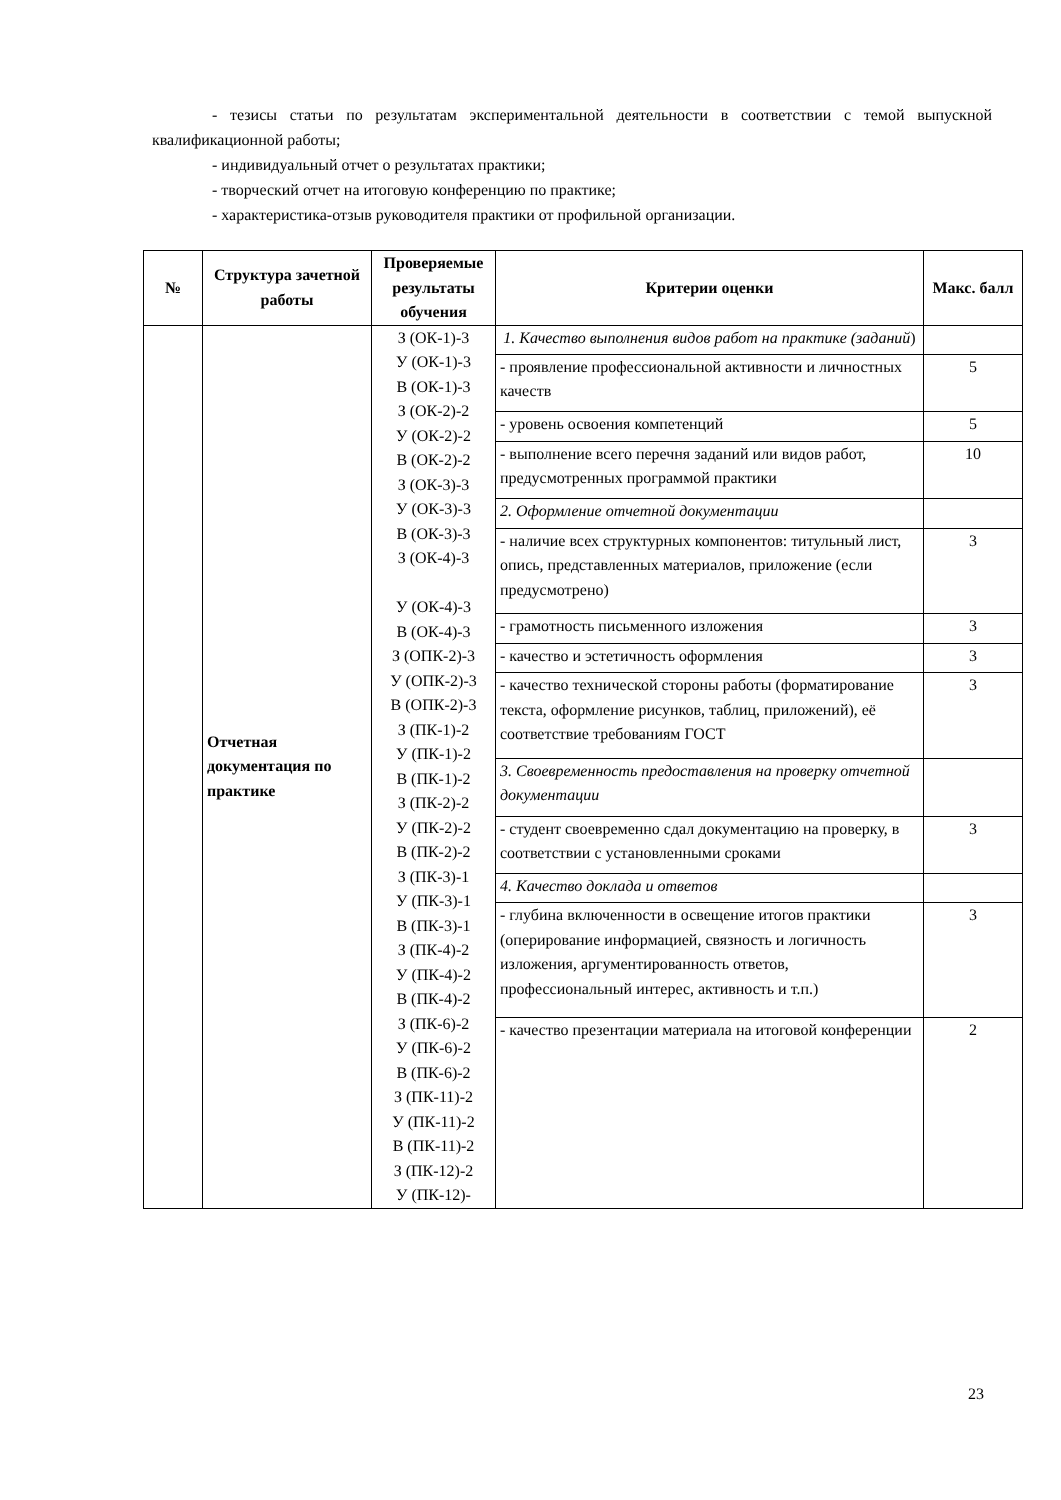- тезисы статьи по результатам экспериментальной деятельности в соответствии с темой выпускной квалификационной работы;
- индивидуальный отчет о результатах практики;
- творческий отчет на итоговую конференцию по практике;
- характеристика-отзыв руководителя практики от профильной организации.
| № | Структура зачетной работы | Проверяемые результаты обучения | Критерии оценки | Макс. балл |
| --- | --- | --- | --- | --- |
| | Отчетная документация по практике | З (ОК-1)-3 У (ОК-1)-3 В (ОК-1)-3 З (ОК-2)-2 У (ОК-2)-2 В (ОК-2)-2 З (ОК-3)-3 У (ОК-3)-3 В (ОК-3)-3 З (ОК-4)-3 У (ОК-4)-3 В (ОК-4)-3 З (ОПК-2)-3 У (ОПК-2)-3 В (ОПК-2)-3 З (ПК-1)-2 У (ПК-1)-2 В (ПК-1)-2 З (ПК-2)-2 У (ПК-2)-2 В (ПК-2)-2 З (ПК-3)-1 У (ПК-3)-1 В (ПК-3)-1 З (ПК-4)-2 У (ПК-4)-2 В (ПК-4)-2 З (ПК-6)-2 У (ПК-6)-2 В (ПК-6)-2 З (ПК-11)-2 У (ПК-11)-2 В (ПК-11)-2 З (ПК-12)-2 У (ПК-12)- | 1. Качество выполнения видов работ на практике (заданий ) | |
| | | | - проявление профессиональной активности и личностных качеств | 5 |
| | | | - уровень освоения компетенций | 5 |
| | | | - выполнение всего перечня заданий или видов работ, предусмотренных программой практики | 10 |
| | | | 2. Оформление отчетной документации | |
| | | | - наличие всех структурных компонентов: титульный лист, опись, представленных материалов, приложение (если предусмотрено) | 3 |
| | | | - грамотность письменного изложения | 3 |
| | | | - качество и эстетичность оформления | 3 |
| | | | - качество технической стороны работы (форматирование текста, оформление рисунков, таблиц, приложений), её соответствие требованиям ГОСТ | 3 |
| | | | 3. Своевременность предоставления на проверку отчетной документации | |
| | | | - студент своевременно сдал документацию на проверку, в соответствии с установленными сроками | 3 |
| | | | 4. Качество доклада и ответов | |
| | | | - глубина включенности в освещение итогов практики (оперирование информацией, связность и логичность изложения, аргументированность ответов, профессиональный интерес, активность и т.п.) | 3 |
| | | | - качество презентации материала на итоговой конференции | 2 |
23